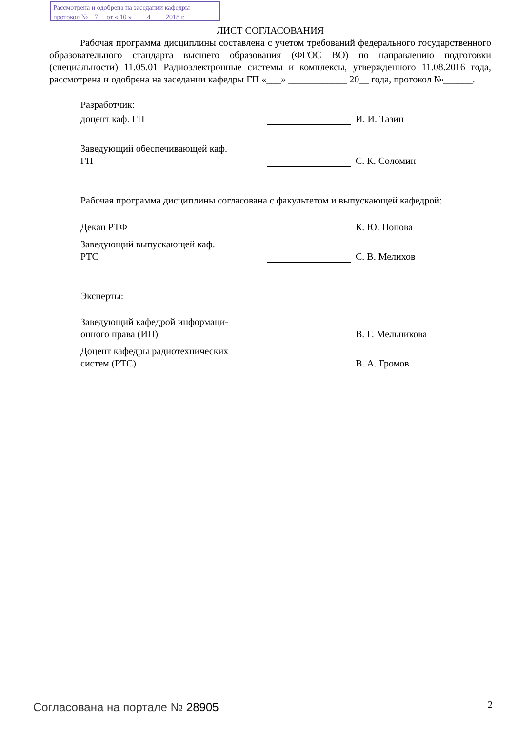Рассмотрена и одобрена на заседании кафедры
протокол № 7 от « 10 » 4 2018 г.
ЛИСТ СОГЛАСОВАНИЯ
Рабочая программа дисциплины составлена с учетом требований федерального государственного образовательного стандарта высшего образования (ФГОС ВО) по направлению подготовки (специальности) 11.05.01 Радиоэлектронные системы и комплексы, утвержденного 11.08.2016 года, рассмотрена и одобрена на заседании кафедры ГП «___» ____________ 20__ года, протокол №______.
Разработчик:
доцент каф. ГП
И. И. Тазин
Заведующий обеспечивающей каф.
ГП
С. К. Соломин
Рабочая программа дисциплины согласована с факультетом и выпускающей кафедрой:
Декан РТФ
К. Ю. Попова
Заведующий выпускающей каф.
РТС
С. В. Мелихов
Эксперты:
Заведующий кафедрой информаци-
онного права (ИП)
В. Г. Мельникова
Доцент кафедры радиотехнических
систем (РТС)
В. А. Громов
Согласована на портале № 28905 2